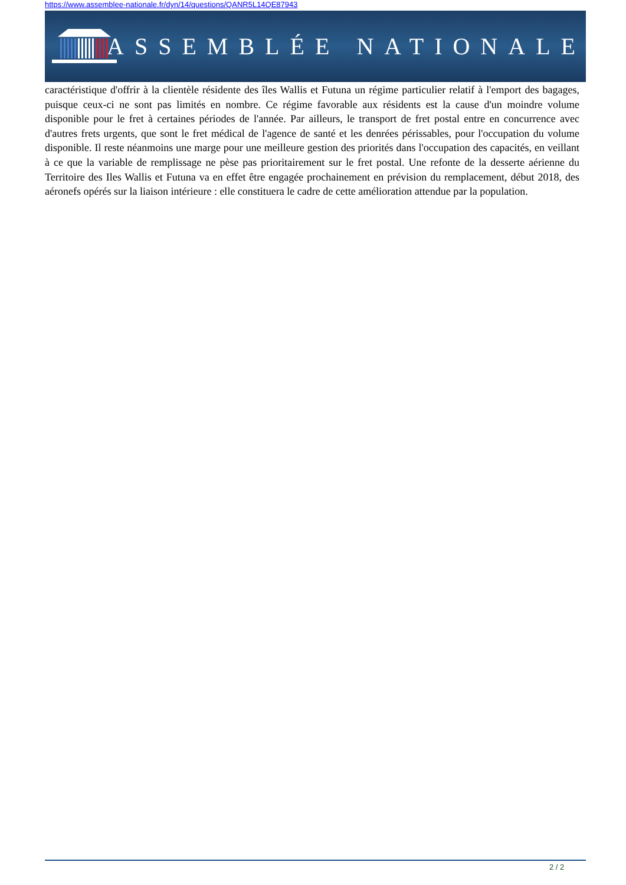https://www.assemblee-nationale.fr/dyn/14/questions/QANR5L14QE87943
ASSEMBLÉE NATIONALE
caractéristique d'offrir à la clientèle résidente des îles Wallis et Futuna un régime particulier relatif à l'emport des bagages, puisque ceux-ci ne sont pas limités en nombre. Ce régime favorable aux résidents est la cause d'un moindre volume disponible pour le fret à certaines périodes de l'année. Par ailleurs, le transport de fret postal entre en concurrence avec d'autres frets urgents, que sont le fret médical de l'agence de santé et les denrées périssables, pour l'occupation du volume disponible. Il reste néanmoins une marge pour une meilleure gestion des priorités dans l'occupation des capacités, en veillant à ce que la variable de remplissage ne pèse pas prioritairement sur le fret postal. Une refonte de la desserte aérienne du Territoire des Iles Wallis et Futuna va en effet être engagée prochainement en prévision du remplacement, début 2018, des aéronefs opérés sur la liaison intérieure : elle constituera le cadre de cette amélioration attendue par la population.
2 / 2